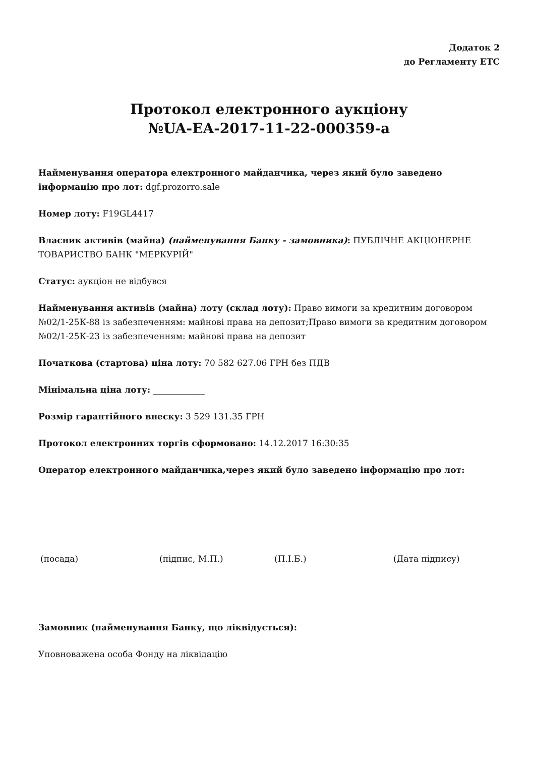Додаток 2
до Регламенту ЕТС
Протокол електронного аукціону
№UA-EA-2017-11-22-000359-a
Найменування оператора електронного майданчика, через який було заведено інформацію про лот: dgf.prozorro.sale
Номер лоту: F19GL4417
Власник активів (майна) (найменування Банку - замовника): ПУБЛІЧНЕ АКЦІОНЕРНЕ ТОВАРИСТВО БАНК "МЕРКУРІЙ"
Статус: аукціон не відбувся
Найменування активів (майна) лоту (склад лоту): Право вимоги за кредитним договором №02/1-25К-88 із забезпеченням: майнові права на депозит;Право вимоги за кредитним договором №02/1-25К-23 із забезпеченням: майнові права на депозит
Початкова (стартова) ціна лоту: 70 582 627.06 ГРН без ПДВ
Мінімальна ціна лоту: ____________
Розмір гарантійного внеску: 3 529 131.35 ГРН
Протокол електронних торгів сформовано: 14.12.2017 16:30:35
Оператор електронного майданчика,через який було заведено інформацію про лот:
(посада) (підпис, М.П.) (П.І.Б.) (Дата підпису)
Замовник (найменування Банку, що ліквідується):
Уповноважена особа Фонду на ліквідацію